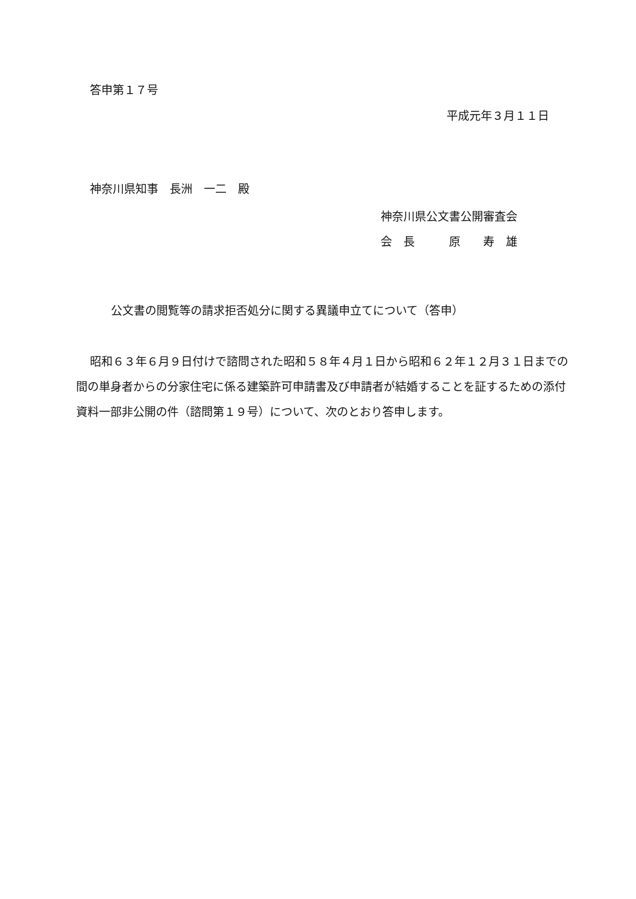答申第１７号
平成元年３月１１日
神奈川県知事　長洲　一二　殿
神奈川県公文書公開審査会
会　長　　　原　　寿　雄
公文書の閲覧等の請求拒否処分に関する異議申立てについて（答申）
昭和６３年６月９日付けで諮問された昭和５８年４月１日から昭和６２年１２月３１日までの間の単身者からの分家住宅に係る建築許可申請書及び申請者が結婚することを証するための添付資料一部非公開の件（諮問第１９号）について、次のとおり答申します。